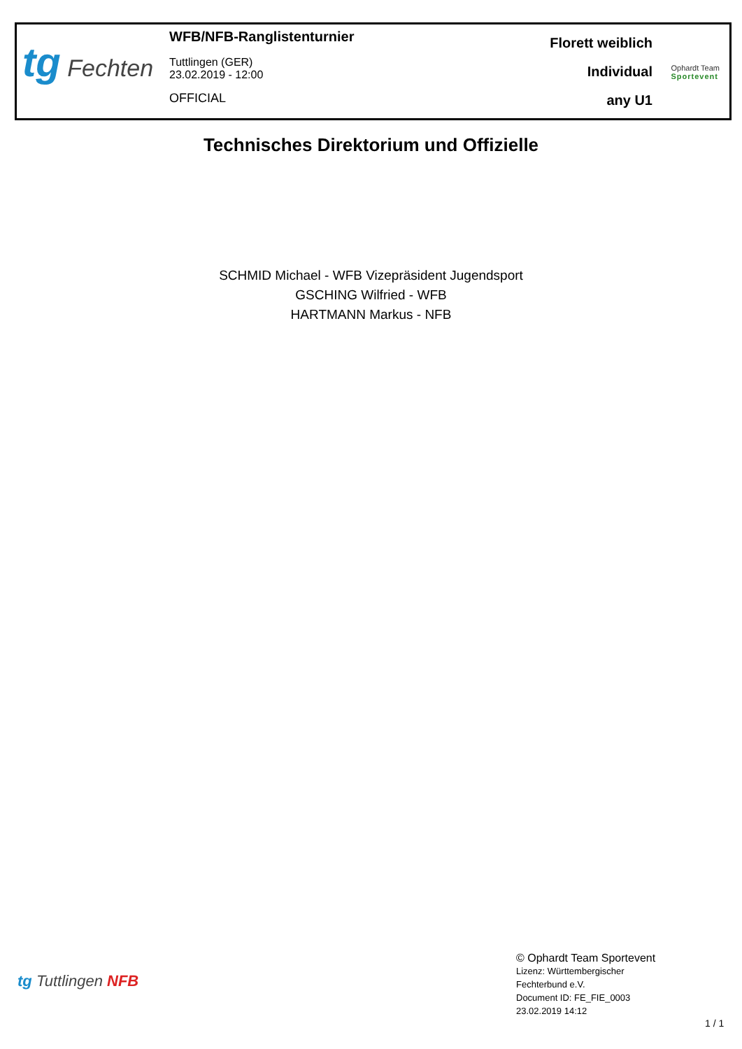tg Fechten
WFB/NFB-Ranglistenturnier
Tuttlingen (GER)
23.02.2019 - 12:00
OFFICIAL
Florett weiblich
Individual
any U1
Ophardt Team
Sportevent
Technisches Direktorium und Offizielle
SCHMID Michael - WFB Vizepräsident Jugendsport
GSCHING Wilfried - WFB
HARTMANN Markus - NFB
tg Tuttlingen NFB
© Ophardt Team Sportevent
Lizenz: Württembergischer
Fechterbund e.V.
Document ID: FE_FIE_0003
23.02.2019 14:12
1 / 1